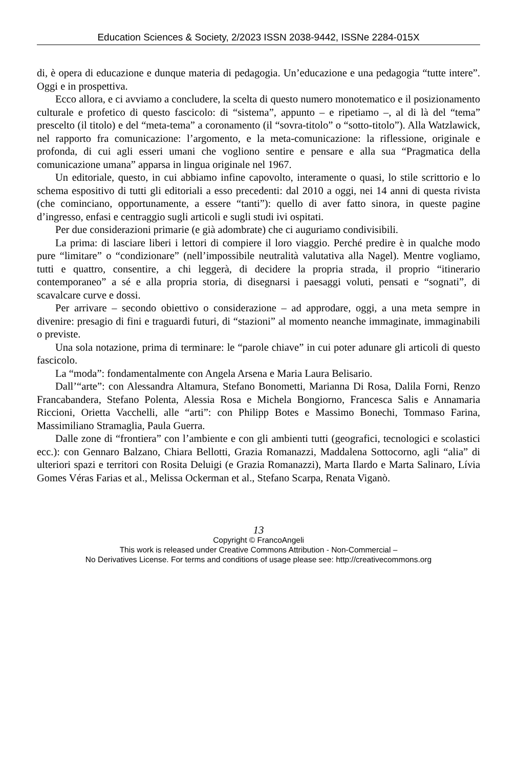Education Sciences & Society, 2/2023 ISSN 2038-9442, ISSNe 2284-015X
di, è opera di educazione e dunque materia di pedagogia. Un’educazione e una pedagogia “tutte intere”. Oggi e in prospettiva.
Ecco allora, e ci avviamo a concludere, la scelta di questo numero monotematico e il posizionamento culturale e profetico di questo fascicolo: di “sistema”, appunto – e ripetiamo –, al di là del “tema” prescelto (il titolo) e del “meta-tema” a coronamento (il “sovra-titolo” o “sotto-titolo”). Alla Watzlawick, nel rapporto fra comunicazione: l’argomento, e la meta-comunicazione: la riflessione, originale e profonda, di cui agli esseri umani che vogliono sentire e pensare e alla sua “Pragmatica della comunicazione umana” apparsa in lingua originale nel 1967.
Un editoriale, questo, in cui abbiamo infine capovolto, interamente o quasi, lo stile scrittorio e lo schema espositivo di tutti gli editoriali a esso precedenti: dal 2010 a oggi, nei 14 anni di questa rivista (che cominciano, opportunamente, a essere “tanti”): quello di aver fatto sinora, in queste pagine d’ingresso, enfasi e centraggio sugli articoli e sugli studi ivi ospitati.
Per due considerazioni primarie (e già adombrate) che ci auguriamo condivisibili.
La prima: di lasciare liberi i lettori di compiere il loro viaggio. Perché predire è in qualche modo pure “limitare” o “condizionare” (nell’impossibile neutralità valutativa alla Nagel). Mentre vogliamo, tutti e quattro, consentire, a chi leggerà, di decidere la propria strada, il proprio “itinerario contemporaneo” a sé e alla propria storia, di disegnarsi i paesaggi voluti, pensati e “sognati”, di scavalcare curve e dossi.
Per arrivare – secondo obiettivo o considerazione – ad approdare, oggi, a una meta sempre in divenire: presagio di fini e traguardi futuri, di “stazioni” al momento neanche immaginate, immaginabili o previste.
Una sola notazione, prima di terminare: le “parole chiave” in cui poter adunare gli articoli di questo fascicolo.
La “moda”: fondamentalmente con Angela Arsena e Maria Laura Belisario.
Dall’“arte”: con Alessandra Altamura, Stefano Bonometti, Marianna Di Rosa, Dalila Forni, Renzo Francabandera, Stefano Polenta, Alessia Rosa e Michela Bongiorno, Francesca Salis e Annamaria Riccioni, Orietta Vacchelli, alle “arti”: con Philipp Botes e Massimo Bonechi, Tommaso Farina, Massimiliano Stramaglia, Paula Guerra.
Dalle zone di “frontiera” con l’ambiente e con gli ambienti tutti (geografici, tecnologici e scolastici ecc.): con Gennaro Balzano, Chiara Bellotti, Grazia Romanazzi, Maddalena Sottocorno, agli “alia” di ulteriori spazi e territori con Rosita Deluigi (e Grazia Romanazzi), Marta Ilardo e Marta Salinaro, Lívia Gomes Véras Farias et al., Melissa Ockerman et al., Stefano Scarpa, Renata Viganò.
13
Copyright © FrancoAngeli
This work is released under Creative Commons Attribution - Non-Commercial –
No Derivatives License. For terms and conditions of usage please see: http://creativecommons.org